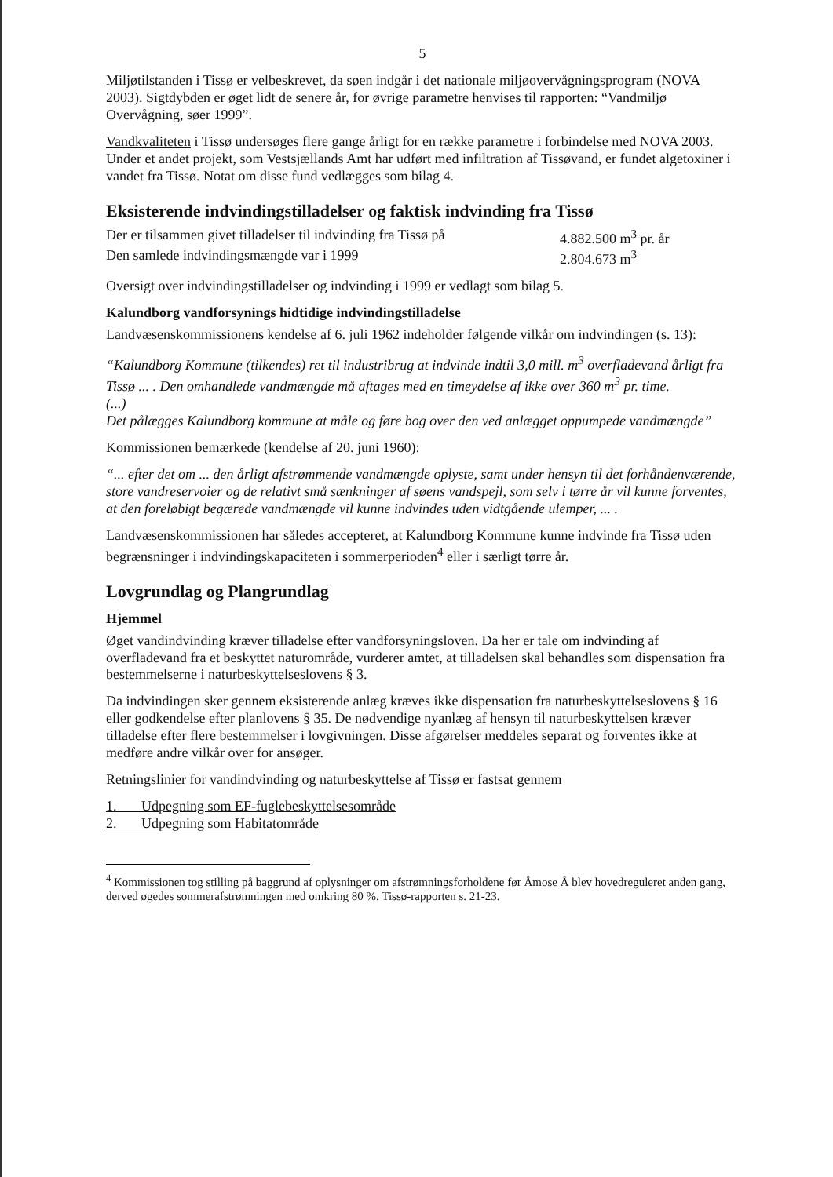5
Miljøtilstanden i Tissø er velbeskrevet, da søen indgår i det nationale miljøovervågningsprogram (NOVA 2003). Sigtdybden er øget lidt de senere år, for øvrige parametre henvises til rapporten: “Vandmiljø Overvågning, søer 1999”.
Vandkvaliteten i Tissø undersøges flere gange årligt for en række parametre i forbindelse med NOVA 2003. Under et andet projekt, som Vestsjællands Amt har udført med infiltration af Tissøvand, er fundet algetoxiner i vandet fra Tissø. Notat om disse fund vedlægges som bilag 4.
Eksisterende indvindingstilladelser og faktisk indvinding fra Tissø
Der er tilsammen givet tilladelser til indvinding fra Tissø på 4.882.500 m<sup>3</sup> pr. år
Den samlede indvindingsmængde var i 1999 2.804.673 m<sup>3</sup>
Oversigt over indvindingstilladelser og indvinding i 1999 er vedlagt som bilag 5.
Kalundborg vandforsynings hidtidige indvindingstilladelse
Landvæsenskommissionens kendelse af 6. juli 1962 indeholder følgende vilkår om indvindingen (s. 13):
“Kalundborg Kommune (tilkendes) ret til industribrug at indvinde indtil 3,0 mill. m<sup>3</sup> overfladevand årligt fra Tissø ... . Den omhandlede vandmængde må aftages med en timeydelse af ikke over 360 m<sup>3</sup> pr. time.
(...)
Det pålægges Kalundborg kommune at måle og føre bog over den ved anlægget oppumpede vandmængde”
Kommissionen bemærkede (kendelse af 20. juni 1960):
“... efter det om ... den årligt afstrømmende vandmængde oplyste, samt under hensyn til det forhåndenværende, store vandreservoier og de relativt små sænkninger af søens vandspejl, som selv i tørre år vil kunne forventes, at den foreløbigt begærede vandmængde vil kunne indvindes uden vidtgående ulemper, ... .
Landvæsenskommissionen har således accepteret, at Kalundborg Kommune kunne indvinde fra Tissø uden begrænsninger i indvindingskapaciteten i sommerperioden<sup>4</sup> eller i særligt tørre år.
Lovgrundlag og Plangrundlag
Hjemmel
Øget vandindvinding kræver tilladelse efter vandforsyningsloven. Da her er tale om indvinding af overfladevand fra et beskyttet naturområde, vurderer amtet, at tilladelsen skal behandles som dispensation fra bestemmelserne i naturbeskyttelseslovens § 3.
Da indvindingen sker gennem eksisterende anlæg kræves ikke dispensation fra naturbeskyttelseslovens § 16 eller godkendelse efter planlovens § 35. De nødvendige nyanlæg af hensyn til naturbeskyttelsen kræver tilladelse efter flere bestemmelser i lovgivningen. Disse afgørelser meddeles separat og forventes ikke at medføre andre vilkår over for ansøger.
Retningslinier for vandindvinding og naturbeskyttelse af Tissø er fastsat gennem
1. Udpegning som EF-fuglebeskyttelsesområde
2. Udpegning som Habitatområde
<sup>4</sup> Kommissionen tog stilling på baggrund af oplysninger om afstrømningsforholdene før Åmose Å blev hovedreguleret anden gang, derved øgedes sommerafstrømningen med omkring 80 %. Tissø-rapporten s. 21-23.